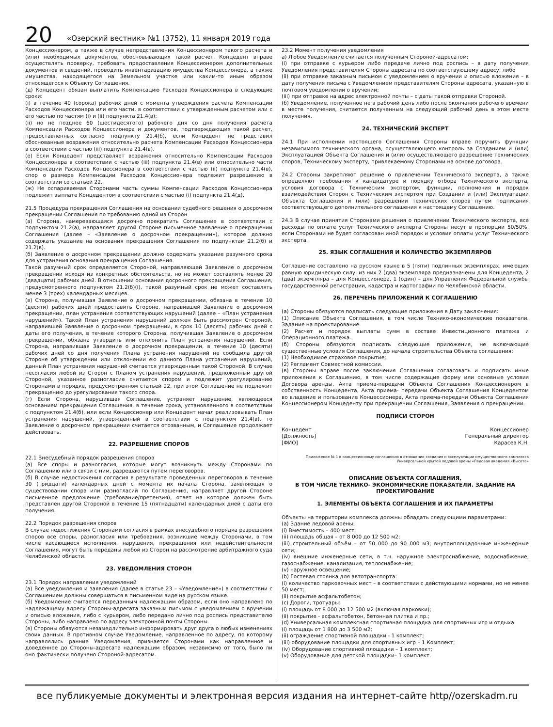20 «Озерский вестник» №1 (3752), 11 января 2019 года
Концессионером, а также в случае непредставления Концессионером такого расчета и (или) необходимых документов, обосновывающих такой расчет, Концедент вправе осуществлять проверку, требовать предоставления Концессионером дополнительных документов и сведений, проводить инвентаризацию имущества Концессионера, а также имущества, находящегося на Земельном участке или каким-то иным образом относящегося к Объекту Соглашения.
(д) Концедент обязан выплатить Компенсацию Расходов Концессионера в следующие сроки:
(i) в течение 40 (сорока) рабочих дней с момента утверждения расчета Компенсации Расходов Концессионера или его части, в соответствии с утвержденным расчетом или с его частью по частям (i) и (ii) подпункта 21.4(в);
(ii) но не позднее 60 (шестидесятого) рабочего дня со дня получения расчета Компенсации Расходов Концессионера и документов, подтверждающих такой расчет, предоставленных согласно подпункту 21.4(б), если Концедент не представил обоснованные возражения относительно расчета Компенсации Расходов Концессионера в соответствии с частью (iii) подпункта 21.4(в).
(е) Если Концедент представляет возражения относительно Компенсации Расходов Концессионера в соответствии с частью (iii) подпункта 21.4(в) или относительно части Компенсации Расходов Концессионера в соответствии с частью (ii) подпункта 21.4(в), спор о размере Компенсации Расходов Концессионера подлежит разрешению в соответствии со статьей 22.
(ж) Не оспариваемая Сторонами часть суммы Компенсации Расходов Концессионера подлежит выплате Концедентом в соответствии с частью (i) подпункта 21.4(д).
21.5 Процедура прекращения Соглашения на основании судебного решения о досрочном прекращении Соглашения по требованию одной из Сторон
(а) Сторона, намеревающаяся досрочно прекратить Соглашение в соответствии с подпунктом 21.2(а), направляет другой Стороне письменное заявление о прекращении Соглашения (далее – «Заявление о досрочном прекращении»), которое должно содержать указание на основания прекращения Соглашения по подпунктам 21.2(б) и 21.2(в).
(б) Заявление о досрочном прекращении должно содержать указание разумного срока для устранения основания прекращения Соглашения.
Такой разумный срок определяется Стороной, направляющей Заявление о досрочном прекращении исходя из конкретных обстоятельств, но не может составлять менее 20 (двадцати) рабочих дней. В отношении основания досрочного прекращения Соглашения, предусмотренного подпунктом 21.2(б)(i), такой разумный срок не может составлять менее 3 (трех) календарных месяцев.
(в) Сторона, получившая Заявление о досрочном прекращении, обязана в течение 10 (десяти) рабочих дней предоставить Стороне, направившей Заявление о досрочном прекращении, план устранения соответствующих нарушений (далее – «План устранения нарушений»). Такой План устранения нарушений должен быть рассмотрен Стороной, направившей Заявление о досрочном прекращении, в срок 10 (десять) рабочих дней с даты его получения, в течение которого Сторона, получившая Заявление о досрочном прекращении, обязана утвердить или отклонить План устранения нарушений. Если Сторона, направившая Заявление о досрочном прекращении, в течение 10 (десяти) рабочих дней со дня получения Плана устранения нарушений не сообщила другой Стороне об утверждении или отклонении ею данного Плана устранения нарушений, данный План устранения нарушений считается утвержденным такой Стороной. В случае несогласия любой из Сторон с Планом устранения нарушений, предложенным другой Стороной, указанное разногласие считается спором и подлежит урегулированию Сторонами в порядке, предусмотренном статьей 22, при этом Соглашение не подлежит прекращению до урегулирования такого спора.
(г) Если Сторона, нарушившая Соглашение, устраняет нарушение, являющееся основанием прекращения Соглашения, в течение срока, установленного в соответствии с подпунктом 21.4(б), или если Концессионер или Концедент начал реализовывать План устранения нарушений, утвержденный в соответствии с подпунктом 21.4(в), то Заявление о досрочном прекращении считается отозванным, и Соглашение продолжает действовать.
22. РАЗРЕШЕНИЕ СПОРОВ
22.1 Внесудебный порядок разрешения споров
(а) Все споры и разногласия, которые могут возникнуть между Сторонами по Соглашению или в связи с ним, разрешаются путем переговоров.
(б) В случае недостижения согласия в результате проведенных переговоров в течение 30 (тридцати) календарных дней с момента их начала Сторона, заявляющая о существовании спора или разногласий по Соглашению, направляет другой Стороне письменное предложение (требование/претензия), ответ на которое должен быть представлен другой Стороной в течение 15 (пятнадцати) календарных дней с даты его получения.
22.2 Порядок разрешения споров
В случае недостижения Сторонами согласия в рамках внесудебного порядка разрешения споров все споры, разногласия или требования, возникшие между Сторонами, в том числе касающиеся исполнения, нарушения, прекращения или недействительности Соглашения, могут быть переданы любой из Сторон на рассмотрение арбитражного суда Челябинской области.
23. УВЕДОМЛЕНИЯ СТОРОН
23.1 Порядок направления уведомлений
(а) Все уведомления и заявления (далее в статье 23 – «Уведомление») в соответствии с Соглашением должны совершаться в письменном виде на русском языке.
(б) Уведомление считается переданным надлежащим образом, если оно направлено по надлежащему адресу Стороны-адресата заказным письмом с уведомлением о вручении и описью вложения, либо с курьером, либо передано лично под роспись представителю Стороны, либо направлено по адресу электронной почты Стороны.
(в) Стороны обязуются незамедлительно информировать друг друга о любых изменениях своих данных. В противном случае Уведомление, направленное по адресу, по которому направлялись ранние Уведомления, признается Сторонами как направленное и доведенное до Стороны-адресата надлежащим образом, независимо от того, было ли оно фактически получено Стороной-адресатом.
23.2 Момент получения уведомления
а) Любое Уведомление считается полученным Стороной-адресатом:
(i) при отправке с курьером либо передаче лично под роспись – в дату получения Уведомления представителям Стороны адресата по соответствующему адресу; либо
(ii) при отправке заказным письмом с уведомлением о вручении и описью вложения – в дату получения письма с Уведомлением представителям Стороны адресата, указанную в почтовом уведомлении о вручении;
(iii) при отправке на адрес электронной почты – с даты такой отправки Стороной.
(б) Уведомление, полученное не в рабочий день либо после окончания рабочего времени в месте получения, считается полученным на следующий рабочий день в этом месте получения.
24. ТЕХНИЧЕСКИЙ ЭКСПЕРТ
24.1 При исполнении настоящего Соглашения Стороны вправе поручить функции независимого технического органа, осуществляющего контроль за Созданием и (или) Эксплуатацией Объекта Соглашения и (или) осуществляющего разрешение технических споров, Техническому эксперту, привлекаемому Сторонами на основе договора.
24.2 Стороны закрепляют решение о привлечении Технического эксперта, а также определяют требования к кандидатуре и порядку отбора Технического эксперта, условия договора с Техническим экспертом, функции, полномочия и порядок взаимодействия Сторон с Техническим экспертом при Создании и (или) Эксплуатации Объекта Соглашения и (или) разрешении технических споров путем подписания соответствующего дополнительного соглашения к настоящему Соглашению.
24.3 В случае принятия Сторонами решения о привлечении Технического эксперта, все расходы по оплате услуг Технического эксперта Стороны несут в пропорции 50/50%, если Сторонами не будет согласован иной порядок и условия оплаты услуг Технического эксперта.
25. ЯЗЫК СОГЛАШЕНИЯ И КОЛИЧЕСТВО ЭКЗЕМПЛЯРОВ
Соглашение составлено на русском языке в 5 (пяти) подлинных экземплярах, имеющих равную юридическую силу, из них 2 (два) экземпляра предназначены для Концедента, 2 (два) экземпляра – для Концессионера, 1 (один) – для Управления Федеральной службы государственной регистрации, кадастра и картографии по Челябинской области.
26. ПЕРЕЧЕНЬ ПРИЛОЖЕНИЙ К СОГЛАШЕНИЮ
(а) Стороны обязуются подписать следующие приложения в Дату заключения:
(1) Описание Объекта Соглашения, в том числе Технико-экономические показатели. Задание на проектирование.
(2) Расчет и порядок выплаты сумм в составе Инвестиционного платежа и Операционного платежа.
(б) Стороны обязуются подписать следующие приложения, не включающие существенные условия Соглашения, до начала строительства Объекта соглашения:
(1) Необходимое страховое покрытие;
(2) Регламент Совместной комиссии.
(в) Стороны вправе после заключения Соглашения согласовать и подписать иные приложения к Соглашению, в том числе содержащие форму или основные условия Договора аренды, Акта приема-передачи Объекта Соглашения Концессионером в собственность Концедента, Акта приема- передачи Объекта Соглашения Концедентом во владение и пользование Концессионера, Акта приема-передачи Объекта Соглашения Концессионером Концеденту при прекращении Соглашения, Заявления о прекращении.
ПОДПИСИ СТОРОН
Концедент Концессионер
[Должность] Генеральный директор
[ФИО] Карасев К.Н.
Приложение № 1 к концессионному соглашению в отношении создания и эксплуатации имущественного комплекса
Универсальной крытой ледовой арены «Ледовая академия «Высота»
ОПИСАНИЕ ОБЪЕКТА СОГЛАШЕНИЯ,
В ТОМ ЧИСЛЕ ТЕХНИКО- ЭКОНОМИЧЕСКИЕ ПОКАЗАТЕЛИ. ЗАДАНИЕ НА ПРОЕКТИРОВАНИЕ
1. ЭЛЕМЕНТЫ ОБЪЕКТА СОГЛАШЕНИЯ И ИХ ПАРАМЕТРЫ
Объекты на территории комплекса должны обладать следующими параметрами:
(а) Здание ледовой арены:
(i) Вместимость – 400 мест;
(ii) площадь общая – от 8 000 до 12 500 м2;
(iii) строительный объём – от 50 000 до 90 000 м3; внутриплощадочные инженерные сети;
(iv) внешние инженерные сети, в т.ч. наружное электроснабжение, водоснабжение, газоснабжение, канализация, теплоснабжение;
(v) наружное освещение;
(b) Гостевая стоянка для автотранспорта:
(i) количество парковочных мест – в соответствии с действующими нормами, но не менее 50 мест;
(ii) покрытие асфальтобетон;
(c) Дороги, тротуары:
(i) площадь от 8 000 до 12 500 м2 (включая парковки);
(ii) покрытие - асфальтобетон, бетонная плитка и пр.;
(d) Универсальная комплексная спортивная площадка для спортивных игр и отдыха:
(i) площадь от 1 800 до 3 500 м2;
(ii) ограждение спортивной площадки - 1 комплект;
(iii) оборудование площадки для спортивных игр – 1 Комплект;
(iv) Оборудование спортивной площадки – 1 комплект;
(v) Оборудование для детской площадки– 1 комплект.
все публикуемые документы и электронная версия издания на интернет-сайте http//ozerskadm.ru